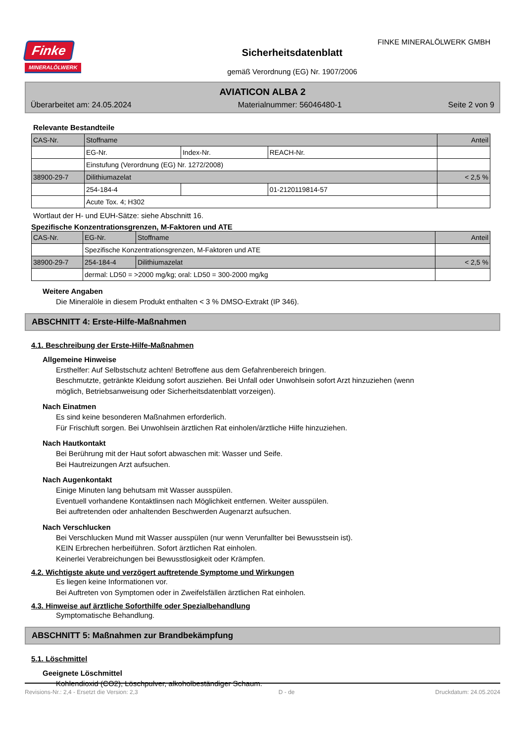FINKE MINERALÖLWERK GMBH
Finke
MINERALÖLWERK
Sicherheitsdatenblatt
gemäß Verordnung (EG) Nr. 1907/2006
AVIATICON ALBA 2
Überarbeitet am: 24.05.2024 Materialnummer: 56046480-1 Seite 2 von 9
Relevante Bestandteile
| CAS-Nr. | Stoffname | | | Anteil |
| | EG-Nr. | Index-Nr. | REACH-Nr. | |
| | Einstufung (Verordnung (EG) Nr. 1272/2008) | | | |
| 38900-29-7 | Dilithiumazelat | | | < 2,5 % |
| | 254-184-4 | | 01-2120119814-57 | |
| | Acute Tox. 4; H302 | | | |
Wortlaut der H- und EUH-Sätze: siehe Abschnitt 16.
Spezifische Konzentrationsgrenzen, M-Faktoren und ATE
| CAS-Nr. | EG-Nr. | Stoffname | Anteil |
| | Spezifische Konzentrationsgrenzen, M-Faktoren und ATE | | |
| 38900-29-7 | 254-184-4 | Dilithiumazelat | < 2,5 % |
| | dermal: LD50 = >2000 mg/kg; oral: LD50 = 300-2000 mg/kg | | |
Weitere Angaben
Die Mineralöle in diesem Produkt enthalten < 3 % DMSO-Extrakt (IP 346).
ABSCHNITT 4: Erste-Hilfe-Maßnahmen
4.1. Beschreibung der Erste-Hilfe-Maßnahmen
Allgemeine Hinweise
Ersthelfer: Auf Selbstschutz achten! Betroffene aus dem Gefahrenbereich bringen.
Beschmutzte, getränkte Kleidung sofort ausziehen. Bei Unfall oder Unwohlsein sofort Arzt hinzuziehen (wenn
möglich, Betriebsanweisung oder Sicherheitsdatenblatt vorzeigen).
Nach Einatmen
Es sind keine besonderen Maßnahmen erforderlich.
Für Frischluft sorgen. Bei Unwohlsein ärztlichen Rat einholen/ärztliche Hilfe hinzuziehen.
Nach Hautkontakt
Bei Berührung mit der Haut sofort abwaschen mit: Wasser und Seife.
Bei Hautreizungen Arzt aufsuchen.
Nach Augenkontakt
Einige Minuten lang behutsam mit Wasser ausspülen.
Eventuell vorhandene Kontaktlinsen nach Möglichkeit entfernen. Weiter ausspülen.
Bei auftretenden oder anhaltenden Beschwerden Augenarzt aufsuchen.
Nach Verschlucken
Bei Verschlucken Mund mit Wasser ausspülen (nur wenn Verunfallter bei Bewusstsein ist).
KEIN Erbrechen herbeiführen. Sofort ärztlichen Rat einholen.
Keinerlei Verabreichungen bei Bewusstlosigkeit oder Krämpfen.
4.2. Wichtigste akute und verzögert auftretende Symptome und Wirkungen
Es liegen keine Informationen vor.
Bei Auftreten von Symptomen oder in Zweifelsfällen ärztlichen Rat einholen.
4.3. Hinweise auf ärztliche Soforthilfe oder Spezialbehandlung
Symptomatische Behandlung.
ABSCHNITT 5: Maßnahmen zur Brandbekämpfung
5.1. Löschmittel
Geeignete Löschmittel
Kohlendioxid (CO2), Löschpulver, alkoholbeständiger Schaum.
Revisions-Nr.: 2,4 - Ersetzt die Version: 2,3 D - de Druckdatum: 24.05.2024